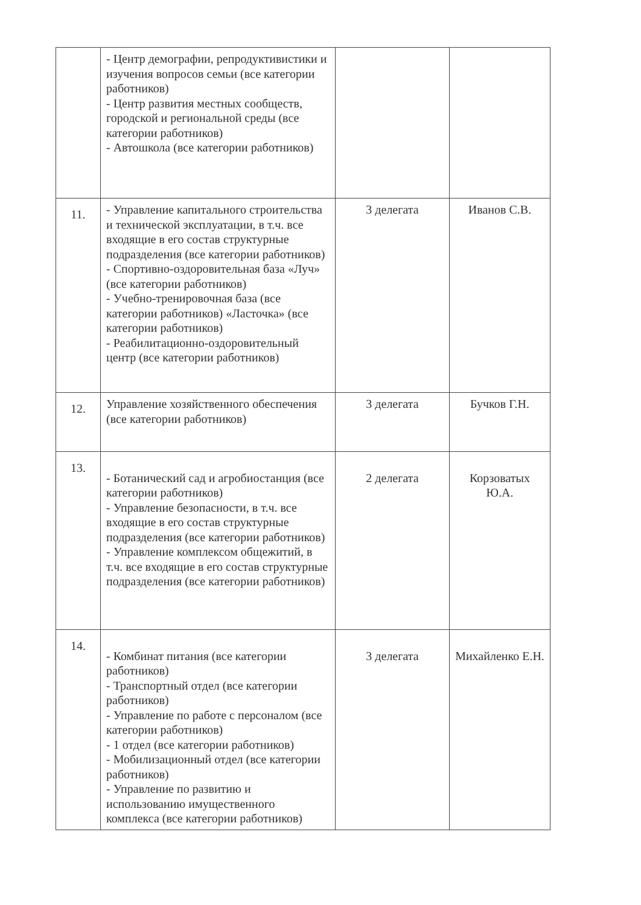| | - Центр демографии, репродуктивистики и изучения вопросов семьи (все категории работников) - Центр развития местных сообществ, городской и региональной среды (все категории работников) - Автошкола (все категории работников) | | |
| 11. | - Управление капитального строительства и технической эксплуатации, в т.ч. все входящие в его состав структурные подразделения (все категории работников) - Спортивно-оздоровительная база «Луч» (все категории работников) - Учебно-тренировочная база (все категории работников) «Ласточка» (все категории работников) - Реабилитационно-оздоровительный центр (все категории работников) | 3 делегата | Иванов С.В. |
| 12. | Управление хозяйственного обеспечения (все категории работников) | 3 делегата | Бучков Г.Н. |
| 13. | - Ботанический сад и агробиостанция (все категории работников) - Управление безопасности, в т.ч. все входящие в его состав структурные подразделения (все категории работников) - Управление комплексом общежитий, в т.ч. все входящие в его состав структурные подразделения (все категории работников) | 2 делегата | Корзоватых Ю.А. |
| 14. | - Комбинат питания (все категории работников) - Транспортный отдел (все категории работников) - Управление по работе с персоналом (все категории работников) - 1 отдел (все категории работников) - Мобилизационный отдел (все категории работников) - Управление по развитию и использованию имущественного комплекса (все категории работников) | 3 делегата | Михайленко Е.Н. |